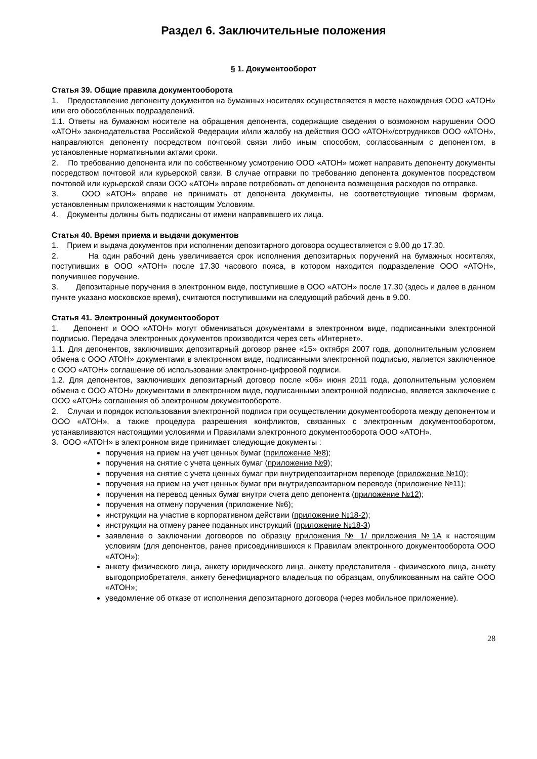Раздел 6. Заключительные положения
§ 1. Документооборот
Статья 39. Общие правила документооборота
1. Предоставление депоненту документов на бумажных носителях осуществляется в месте нахождения ООО «АТОН» или его обособленных подразделений.
1.1. Ответы на бумажном носителе на обращения депонента, содержащие сведения о возможном нарушении ООО «АТОН» законодательства Российской Федерации и/или жалобу на действия ООО «АТОН»/сотрудников ООО «АТОН», направляются депоненту посредством почтовой связи либо иным способом, согласованным с депонентом, в установленные нормативными актами сроки.
2. По требованию депонента или по собственному усмотрению ООО «АТОН» может направить депоненту документы посредством почтовой или курьерской связи. В случае отправки по требованию депонента документов посредством почтовой или курьерской связи ООО «АТОН» вправе потребовать от депонента возмещения расходов по отправке.
3. ООО «АТОН» вправе не принимать от депонента документы, не соответствующие типовым формам, установленным приложениями к настоящим Условиям.
4. Документы должны быть подписаны от имени направившего их лица.
Статья 40. Время приема и выдачи документов
1. Прием и выдача документов при исполнении депозитарного договора осуществляется с 9.00 до 17.30.
2. На один рабочий день увеличивается срок исполнения депозитарных поручений на бумажных носителях, поступивших в ООО «АТОН» после 17.30 часового пояса, в котором находится подразделение ООО «АТОН», получившее поручение.
3. Депозитарные поручения в электронном виде, поступившие в ООО «АТОН» после 17.30 (здесь и далее в данном пункте указано московское время), считаются поступившими на следующий рабочий день в 9.00.
Статья 41. Электронный документооборот
1. Депонент и ООО «АТОН» могут обмениваться документами в электронном виде, подписанными электронной подписью. Передача электронных документов производится через сеть «Интернет».
1.1. Для депонентов, заключивших депозитарный договор ранее «15» октября 2007 года, дополнительным условием обмена с ООО АТОН» документами в электронном виде, подписанными электронной подписью, является заключенное с ООО «АТОН» соглашение об использовании электронно-цифровой подписи.
1.2. Для депонентов, заключивших депозитарный договор после «06» июня 2011 года, дополнительным условием обмена с ООО АТОН» документами в электронном виде, подписанными электронной подписью, является заключение с ООО «АТОН» соглашения об электронном документообороте.
2. Случаи и порядок использования электронной подписи при осуществлении документооборота между депонентом и ООО «АТОН», а также процедура разрешения конфликтов, связанных с электронным документооборотом, устанавливаются настоящими условиями и Правилами электронного документооборота ООО «АТОН».
3. ООО «АТОН» в электронном виде принимает следующие документы :
поручения на прием на учет ценных бумаг (приложение №8);
поручения на снятие с учета ценных бумаг (приложение №9);
поручения на снятие с учета ценных бумаг при внутридепозитарном переводе (приложение №10);
поручения на прием на учет ценных бумаг при внутридепозитарном переводе (приложение №11);
поручения на перевод ценных бумаг внутри счета депо депонента (приложение №12);
поручения на отмену поручения (приложение №6);
инструкции на участие в корпоративном действии (приложение №18-2);
инструкции на отмену ранее поданных инструкций (приложение №18-3)
заявление о заключении договоров по образцу приложения № 1/ приложения №1А к настоящим условиям (для депонентов, ранее присоединившихся к Правилам электронного документооборота ООО «АТОН»);
анкету физического лица, анкету юридического лица, анкету представителя - физического лица, анкету выгодоприобретателя, анкету бенефициарного владельца по образцам, опубликованным на сайте ООО «АТОН»;
уведомление об отказе от исполнения депозитарного договора (через мобильное приложение).
28